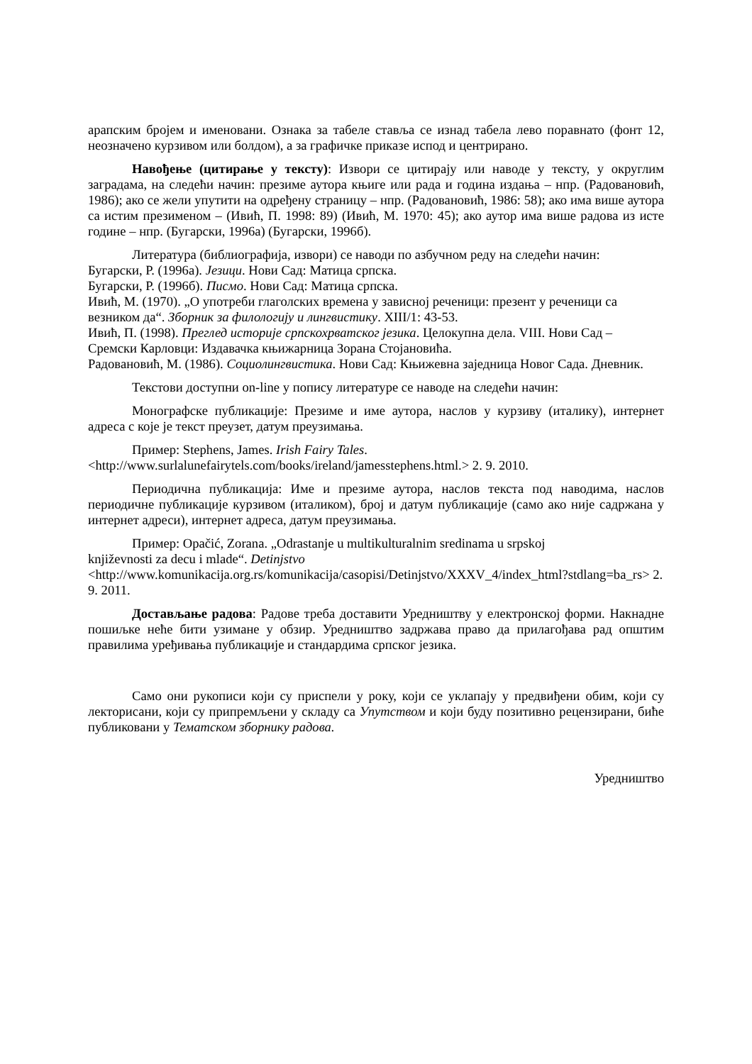арапским бројем и именовани. Ознака за табеле ставља се изнад табела лево поравнато (фонт 12, неозначено курзивом или болдом), а за графичке приказе испод и центрирано.
Навођење (цитирање у тексту): Извори се цитирају или наводе у тексту, у округлим заградама, на следећи начин: презиме аутора књиге или рада и година издања – нпр. (Радовановић, 1986); ако се жели упутити на одређену страницу – нпр. (Радовановић, 1986: 58); ако има више аутора са истим презименом – (Ивић, П. 1998: 89) (Ивић, М. 1970: 45); ако аутор има више радова из исте године – нпр. (Бугарски, 1996а) (Бугарски, 1996б).
Литература (библиографија, извори) се наводи по азбучном реду на следећи начин:
Бугарски, Р. (1996а). Језици. Нови Сад: Матица српска.
Бугарски, Р. (1996б). Писмо. Нови Сад: Матица српска.
Ивић, М. (1970). „О употреби глаголских времена у зависној реченици: презент у реченици са везником да“. Зборник за филологију и лингвистику. XIII/1: 43-53.
Ивић, П. (1998). Преглед историје српскохрватског језика. Целокупна дела. VIII. Нови Сад – Сремски Карловци: Издавачка књижарница Зорана Стојановића.
Радовановић, М. (1986). Социолингвистика. Нови Сад: Књижевна заједница Новог Сада. Дневник.
Текстови доступни on-line у попису литературе се наводе на следећи начин:
Монографске публикације: Презиме и име аутора, наслов у курзиву (италику), интернет адреса с које је текст преузет, датум преузимања.
Пример: Stephens, James. Irish Fairy Tales.
<http://www.surlalunefairytels.com/books/ireland/jamesstephens.html.> 2. 9. 2010.
Периодична публикација: Име и презиме аутора, наслов текста под наводима, наслов периодичне публикације курзивом (италиком), број и датум публикације (само ако није садржана у интернет адреси), интернет адреса, датум преузимања.
Пример: Opačić, Zorana. „Odrastanje u multikulturalnim sredinama u srpskoj
književnosti za decu i mlade“. Detinjstvo
<http://www.komunikacija.org.rs/komunikacija/casopisi/Detinjstvo/XXXV_4/index_html?stdlang=ba_rs> 2. 9. 2011.
Достављање радова: Радове треба доставити Уредништву у електронској форми. Накнадне пошиљке неће бити узимане у обзир. Уредништво задржава право да прилагођава рад општим правилима уређивања публикације и стандардима српског језика.
Само они рукописи који су приспели у року, који се уклапају у предвиђени обим, који су лекторисани, који су припремљени у складу са Упутством и који буду позитивно рецензирани, биће публиковани у Тематском зборнику радова.
Уредништво